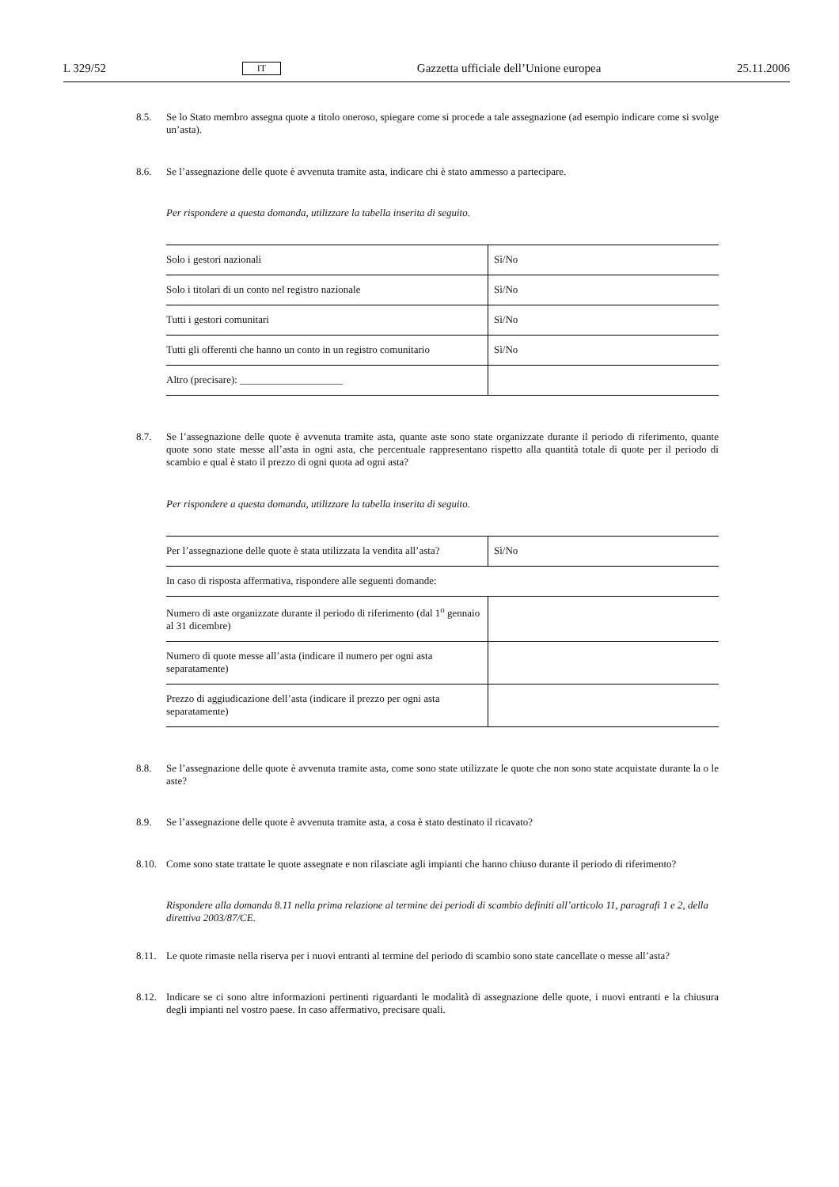L 329/52 IT Gazzetta ufficiale dell’Unione europea 25.11.2006
8.5. Se lo Stato membro assegna quote a titolo oneroso, spiegare come si procede a tale assegnazione (ad esempio indicare come si svolge un’asta).
8.6. Se l’assegnazione delle quote è avvenuta tramite asta, indicare chi è stato ammesso a partecipare.
Per rispondere a questa domanda, utilizzare la tabella inserita di seguito.
| Solo i gestori nazionali | Sì/No |
| Solo i titolari di un conto nel registro nazionale | Sì/No |
| Tutti i gestori comunitari | Sì/No |
| Tutti gli offerenti che hanno un conto in un registro comunitario | Sì/No |
| Altro (precisare): ____________________ | |
8.7. Se l’assegnazione delle quote è avvenuta tramite asta, quante aste sono state organizzate durante il periodo di riferimento, quante quote sono state messe all’asta in ogni asta, che percentuale rappresentano rispetto alla quantità totale di quote per il periodo di scambio e qual è stato il prezzo di ogni quota ad ogni asta?
Per rispondere a questa domanda, utilizzare la tabella inserita di seguito.
| Per l’assegnazione delle quote è stata utilizzata la vendita all’asta? | Sì/No |
| In caso di risposta affermativa, rispondere alle seguenti domande: | |
| Numero di aste organizzate durante il periodo di riferimento (dal 1<sup>o</sup> gennaio al 31 dicembre) | |
| Numero di quote messe all’asta (indicare il numero per ogni asta separatamente) | |
| Prezzo di aggiudicazione dell’asta (indicare il prezzo per ogni asta separatamente) | |
8.8. Se l’assegnazione delle quote è avvenuta tramite asta, come sono state utilizzate le quote che non sono state acquistate durante la o le aste?
8.9. Se l’assegnazione delle quote è avvenuta tramite asta, a cosa è stato destinato il ricavato?
8.10. Come sono state trattate le quote assegnate e non rilasciate agli impianti che hanno chiuso durante il periodo di riferimento?
Rispondere alla domanda 8.11 nella prima relazione al termine dei periodi di scambio definiti all’articolo 11, paragrafi 1 e 2, della direttiva 2003/87/CE.
8.11. Le quote rimaste nella riserva per i nuovi entranti al termine del periodo di scambio sono state cancellate o messe all’asta?
8.12. Indicare se ci sono altre informazioni pertinenti riguardanti le modalità di assegnazione delle quote, i nuovi entranti e la chiusura degli impianti nel vostro paese. In caso affermativo, precisare quali.